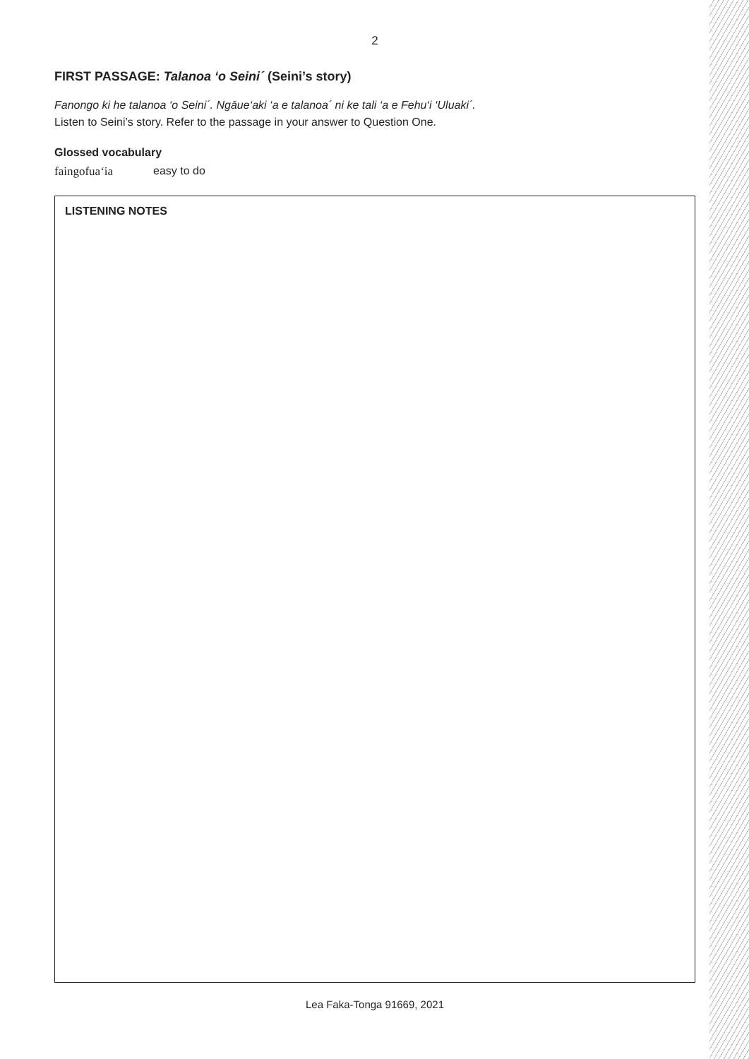2
FIRST PASSAGE: Talanoa ‘o Seini´ (Seini’s story)
Fanongo ki he talanoa ‘o Seini´. Ngāue‘aki ‘a e talanoa´ ni ke tali ‘a e Fehu‘i ‘Uluaki´.
Listen to Seini’s story. Refer to the passage in your answer to Question One.
Glossed vocabulary
faingofua‘ia easy to do
LISTENING NOTES
Lea Faka-Tonga 91669, 2021